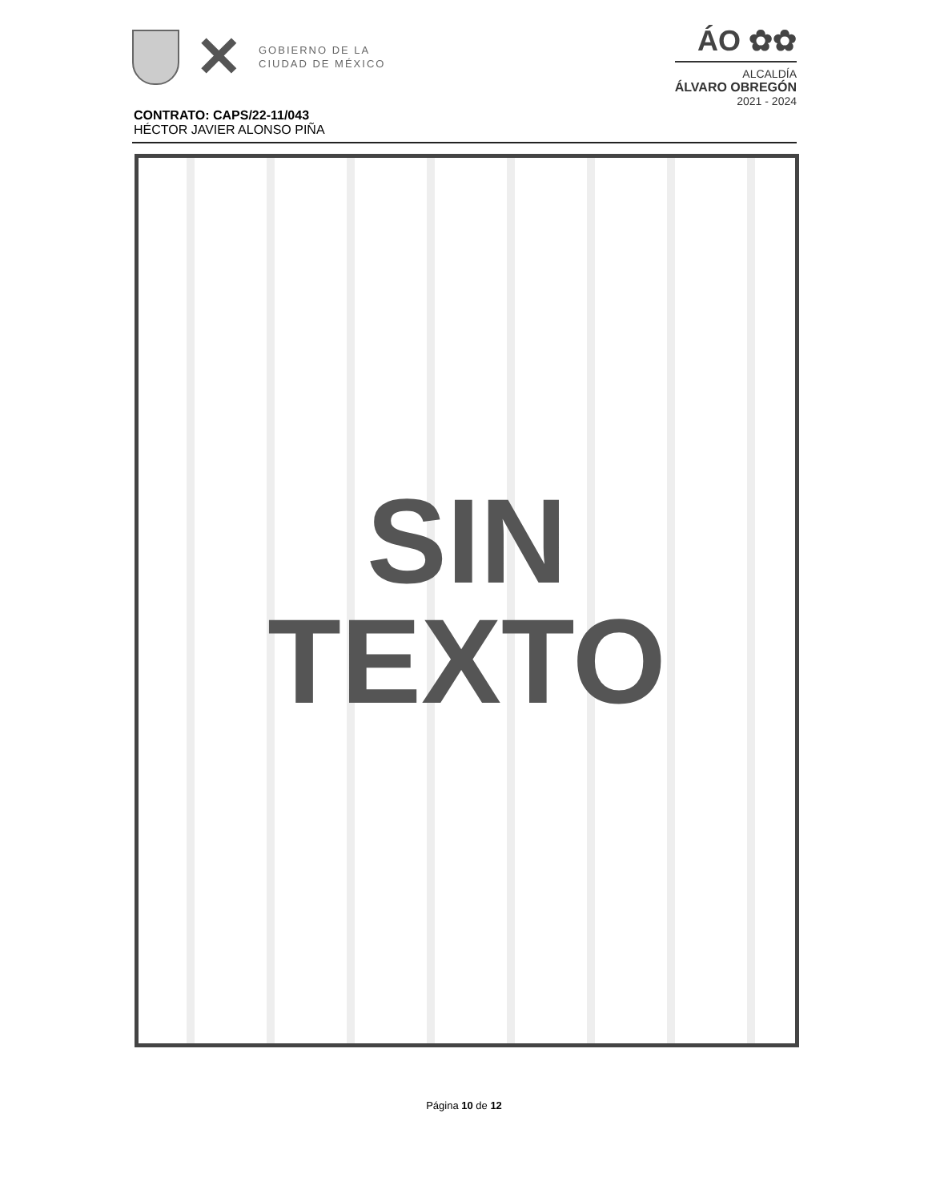✕
GOBIERNO DE LA
CIUDAD DE MÉXICO
ÁO ✿✿
ALCALDÍA
ÁLVARO OBREGÓN
2021 - 2024
CONTRATO: CAPS/22-11/043
HÉCTOR JAVIER ALONSO PIÑA
SIN
TEXTO
Página 10 de 12